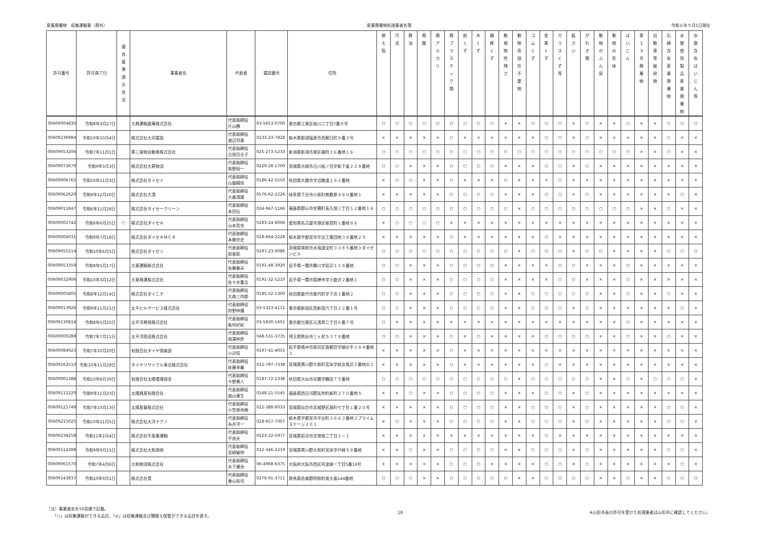産業廃棄物　収集運搬業（県外） 産業廃棄物処理業者名簿 令和６年５月1日現在
| 許可番号 | 許可満了日 | 優 良 基 準 適 合 状 況 | 事業者名 | 代表者 | 電話番号 | 住所 | 燃 え 殻 | 汚 泥 | 廃 油 | 廃 酸 | 廃 ア ル カ リ | 廃 プ ラ ス チ ッ ク 類 | 紙 く ず | 木 く ず | 繊 維 く ず | 動 植 物 性 残 さ | 動 物 系 固 形 不 要 物 | ゴ ム く ず | 金 属 く ず | ガ ラ ス く ず 等 | 鉱 さ い | が れ き 類 | 動 物 の ふ ん 尿 | 動 物 の 死 体 | ば い じ ん | 第 1 3 号 廃 棄 物 | 自 動 車 等 破 砕 物 | 石 綿 含 有 産 業 廃 棄 物 | 水 銀 使 用 製 品 産 業 廃 棄 物 | 水 銀 含 有 ば い じ ん 等 |
| --- | --- | --- | --- | --- | --- | --- | --- | --- | --- | --- | --- | --- | --- | --- | --- | --- | --- | --- | --- | --- | --- | --- | --- | --- | --- | --- | --- | --- | --- | --- |
| 00609004830 | 令和8年3月27日 | | 大興運輸倉庫株式会社 | 代表取締役 片山饒 | 03-5653-0700 | 東京都江東区枝川二丁目7番８号 | ○ | ○ | ○ | ○ | ○ | ○ | ○ | ○ | ○ | × | × | ○ | ○ | ○ | × | ○ | × | × | ○ | × | × | ○ | ○ | ○ |
| 00609236984 | 令和10年10月4日 | | 株式会社大向電設 | 代表取締役 渡辺将基 | 0233-23-7828 | 栃木県那須塩原市西朝日町９番３号 | × | × | × | × | × | ○ | × | × | × | × | × | × | ○ | ○ | × | ○ | × | × | × | × | × | ○ | × | × |
| 00609053206 | 令和7年11月1日 | | 第三貨物自動車株式会社 | 代表取締役 古俣百合子 | 025-273-5233 | 新潟県新潟市東区榎町３６番地１６ | ○ | ○ | ○ | ○ | ○ | ○ | ○ | ○ | ○ | ○ | ○ | ○ | ○ | ○ | ○ | ○ | ○ | ○ | ○ | × | × | ○ | × | × |
| 00609073679 | 令和9年3月3日 | | 株式会社大昇物流 | 代表取締役 和野裕一 | 0229-28-1700 | 宮城県大崎市古川桜ノ目字新下釜２２８番地 | ○ | ○ | × | × | × | ○ | ○ | ○ | ○ | × | × | × | ○ | ○ | × | ○ | × | × | × | × | × | × | × | × |
| 00609006765 | 令和10年11月3日 | | 株式会社タイセイ | 代表取締役 山脇精悦 | 0186-42-5550 | 秋田県大館市字沼館道上８２番地 | × | ○ | ○ | × | × | ○ | × | × | × | ○ | × | × | × | ○ | × | × | × | × | × | × | × | × | × | × |
| 00609062629 | 令和9年12月26日 | | 株式会社大清 | 代表取締役 大森清雄 | 0576-62-2226 | 岐阜県下呂市小坂町無数原４８０番地１ | × | × | × | × | × | ○ | ○ | ○ | ○ | × | × | × | ○ | ○ | × | ○ | × | × | × | × | × | × | ○ | × |
| 00609011847 | 令和6年11月28日 | | 株式会社タイセークリーン | 代表取締役 本田弘 | 024-947-1166 | 福島県郡山市安積町長久保三丁目１２番地１６ | ○ | ○ | ○ | ○ | ○ | ○ | ○ | ○ | ○ | ○ | × | ○ | ○ | ○ | ○ | ○ | ○ | ○ | ○ | × | × | ○ | × | × |
| 00609002742 | 令和6年6月25日 | ○ | 株式会社ダイセキ | 代表取締役 山本哲也 | 0283-24-8006 | 愛知県名古屋市港区船見町１番地８６ | × | ○ | ○ | ○ | ○ | × | × | × | × | × | × | × | × | × | × | × | × | × | × | × | × | × | × | × |
| 00609004031 | 令和9年7月18日 | | 株式会社ダイセキＭＣＲ | 代表取締役 本郷忠史 | 028-664-2228 | 栃木県宇都宮市平出工業団地３８番地２５ | × | × | × | × | × | ○ | × | × | × | × | × | × | ○ | × | × | × | × | × | × | × | × | × | × | × |
| 00609055514 | 令和10年6月5日 | | 株式会社ダイゼン | 代表取締役 前島聡 | 0297-23-0086 | 茨城県常総市水海道宝町３３８５番地３ダイゼンビル | ○ | ○ | ○ | ○ | ○ | ○ | ○ | ○ | ○ | ○ | × | ○ | ○ | ○ | × | ○ | ○ | × | × | × | × | ○ | ○ | ○ |
| 00609053359 | 令和8年5月17日 | | 大東運輸株式会社 | 代表取締役 佐藤春夫 | 0191-48-3920 | 岩手県一関市舞川字岩沢１１８番地 | ○ | ○ | × | × | × | ○ | ○ | ○ | ○ | × | × | × | × | ○ | ○ | × | × | × | ○ | × | × | × | × | × |
| 00609032906 | 令和10年3月12日 | | 大東興運株式会社 | 代表取締役 佐々木重吉 | 0191-32-5210 | 岩手県一関市狐禅寺字小倉沢２番地１ | ○ | ○ | × | × | × | ○ | ○ | ○ | ○ | × | × | × | × | ○ | ○ | × | × | × | ○ | × | × | × | × | × |
| 00609005805 | 令和8年12月14日 | | 株式会社ダイニチ | 代表取締役 大森三四郎 | 0185-52-1300 | 秋田県能代市能代町字下浜１番地２ | ○ | ○ | × | × | × | ○ | ○ | ○ | ○ | × | × | ○ | ○ | ○ | ○ | ○ | × | × | ○ | × | × | ○ | × | × |
| 00609013926 | 令和9年11月21日 | | 太平ビルサービス株式会社 | 代表取締役 狩野伸彌 | 03-5323-4111 | 東京都新宿区西新宿六丁目２２番１号 | ○ | ○ | × | × | × | ○ | ○ | ○ | ○ | × | × | ○ | ○ | ○ | × | ○ | × | × | × | × | × | × | ○ | × |
| 00609130814 | 令和8年5月25日 | | 太平洋興発株式会社 | 代表取締役 板垣好紀 | 03-5830-1601 | 東京都台東区元浅草二丁目６番７号 | ○ | × | × | × | × | × | × | × | × | × | × | × | × | × | × | × | × | × | ○ | × | × | × | × | × |
| 00609000288 | 令和7年7月11日 | | 太平洋陸送株式会社 | 代表取締役 相澤伸彦 | 048-531-3735 | 埼玉県熊谷市三ヶ尻５３７８番地 | ○ | ○ | × | × | × | ○ | × | ○ | × | × | × | × | ○ | ○ | ○ | ○ | × | × | ○ | × | × | ○ | × | × |
| 00609084923 | 令和7年10月20日 | | 有限会社タイヤ倶楽部 | 代表取締役 小沢信 | 0197-41-4055 | 岩手県奥州市胆沢区南都田字蛸の手３８４番地１ | × | × | × | × | × | ○ | × | × | × | × | × | × | × | × | × | × | × | × | × | × | × | × | × | × |
| 00609162510 | 令和10年11月28日 | | タイヤリサイクル東北株式会社 | 代表取締役 佐藤幸義 | 022-797-7338 | 宮城県黒川郡大和町宮床字妖女鬼沢２番地の１ | × | × | × | × | × | ○ | × | × | × | × | × | × | ○ | × | × | × | × | × | × | × | × | × | × | × |
| 00609001388 | 令和10年8月30日 | | 有限会社太陽環境保全 | 代表取締役 今野勇人 | 0187-72-2338 | 秋田県大仙市花館字鶴田７５番地 | ○ | ○ | ○ | ○ | ○ | ○ | ○ | ○ | ○ | ○ | × | ○ | ○ | ○ | ○ | ○ | × | × | ○ | × | ○ | ○ | ○ | × |
| 00609111220 | 令和9年11月23日 | | 太陽興産有限会社 | 代表取締役 曲山康生 | 0248-21-5545 | 福島県西白河郡矢吹町新町２７０番地５ | × | × | ○ | × | × | ○ | ○ | ○ | ○ | × | × | × | ○ | ○ | × | ○ | × | × | × | × | × | × | × | × |
| 00609121749 | 令和7年10月13日 | | 太陽産業株式会社 | 代表取締役 小笠原秀樹 | 022-388-8033 | 宮城県仙台市宮城野区扇町七丁目１番２０号 | × | × | × | × | × | ○ | ○ | ○ | ○ | × | × | ○ | ○ | ○ | × | ○ | × | × | × | × | × | ○ | ○ | × |
| 00609215025 | 令和10年11月5日 | | 株式会社大洋テクノ | 代表取締役 糸井洋一 | 028-657-7007 | 栃木県宇都宮市平出町３６６３番地３プライムステージ２０１ | × | ○ | × | × | × | ○ | ○ | ○ | ○ | × | × | ○ | ○ | ○ | × | ○ | × | × | × | × | × | ○ | ○ | × |
| 00609238258 | 令和11年2月4日 | | 株式会社平産業運輸 | 代表取締役 平良夫 | 0223-22-5977 | 宮城県岩沼市空港南二丁目１－１ | × | × | × | × | × | × | × | × | × | × | × | × | ○ | × | × | × | × | × | × | × | × | × | × | × |
| 00609114398 | 令和9年9月15日 | | 株式会社大和測地 | 代表取締役 宮崎敏明 | 022-346-2219 | 宮城県黒川郡大和町宮床字戸崎５８番地 | × | × | ○ | × | × | ○ | ○ | ○ | ○ | × | × | ○ | ○ | ○ | × | ○ | × | × | × | × | × | ○ | ○ | × |
| 00609061570 | 令和7年4月6日 | | 大和物流株式会社 | 代表取締役 木下健治 | 06-4968-6375 | 大阪府大阪市西区阿波座一丁目5番16号 | × | × | × | × | × | ○ | ○ | ○ | × | × | × | × | ○ | ○ | × | ○ | × | × | × | × | × | × | ○ | × |
| 00609143837 | 令和10年9月1日 | | 株式会社貴 | 代表取締役 春山裕司 | 0276-91-3711 | 群馬県邑楽郡明和町南大島144番地 | ○ | ○ | ○ | × | × | ○ | ○ | ○ | ○ | ○ | × | × | ○ | ○ | ○ | ○ | × | × | ○ | × | × | ○ | ○ | ○ |
（注）事業者名を50音順で記載。
　　「○」は収集運搬ができる品目、「◎」は収集運搬及び積替え保管ができる品目を表す。
18 ※山形市長の許可を受けた処理業者は山形市に確認してください。